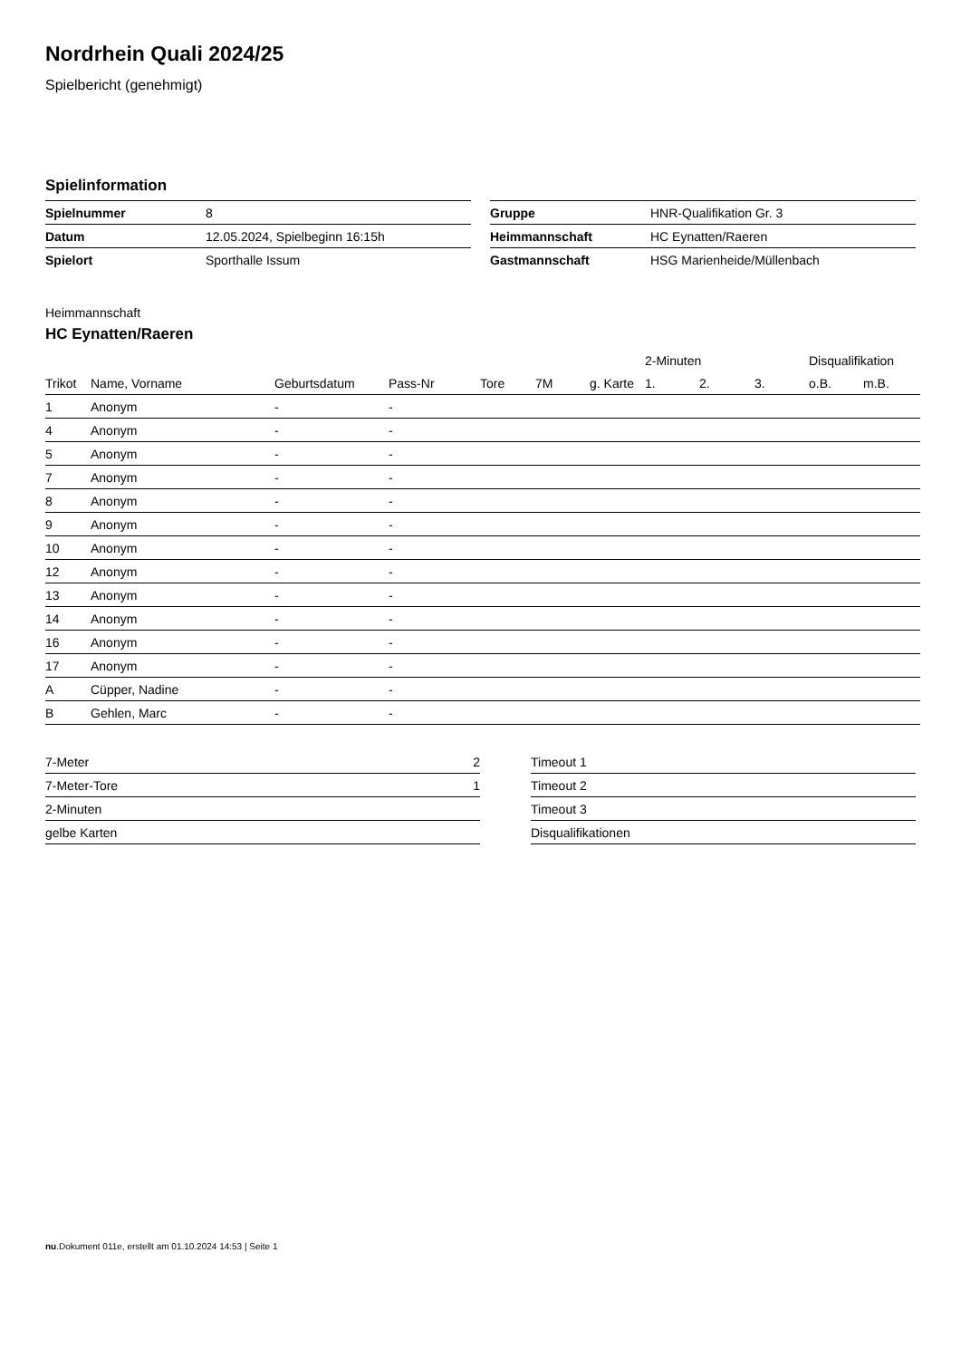Nordrhein Quali 2024/25
Spielbericht (genehmigt)
Spielinformation
| Spielnummer | 8 |
| Datum | 12.05.2024, Spielbeginn 16:15h |
| Spielort | Sporthalle Issum |
| Gruppe | HNR-Qualifikation Gr. 3 |
| Heimmannschaft | HC Eynatten/Raeren |
| Gastmannschaft | HSG Marienheide/Müllenbach |
Heimmannschaft
HC Eynatten/Raeren
| | | | | | | | 2-Minuten | | | Disqualifikation | |
| --- | --- | --- | --- | --- | --- | --- | --- | --- | --- | --- | --- |
| Trikot | Name, Vorname | Geburtsdatum | Pass-Nr | Tore | 7M | g. Karte | 1. | 2. | 3. | o.B. | m.B. |
| 1 | Anonym | - | - | | | | | | | | |
| 4 | Anonym | - | - | | | | | | | | |
| 5 | Anonym | - | - | | | | | | | | |
| 7 | Anonym | - | - | | | | | | | | |
| 8 | Anonym | - | - | | | | | | | | |
| 9 | Anonym | - | - | | | | | | | | |
| 10 | Anonym | - | - | | | | | | | | |
| 12 | Anonym | - | - | | | | | | | | |
| 13 | Anonym | - | - | | | | | | | | |
| 14 | Anonym | - | - | | | | | | | | |
| 16 | Anonym | - | - | | | | | | | | |
| 17 | Anonym | - | - | | | | | | | | |
| A | Cüpper, Nadine | - | - | | | | | | | | |
| B | Gehlen, Marc | - | - | | | | | | | | |
| 7-Meter | 2 |
| 7-Meter-Tore | 1 |
| 2-Minuten | |
| gelbe Karten | |
| Timeout 1 |
| Timeout 2 |
| Timeout 3 |
| Disqualifikationen |
nu.Dokument 011e, erstellt am 01.10.2024 14:53 | Seite 1